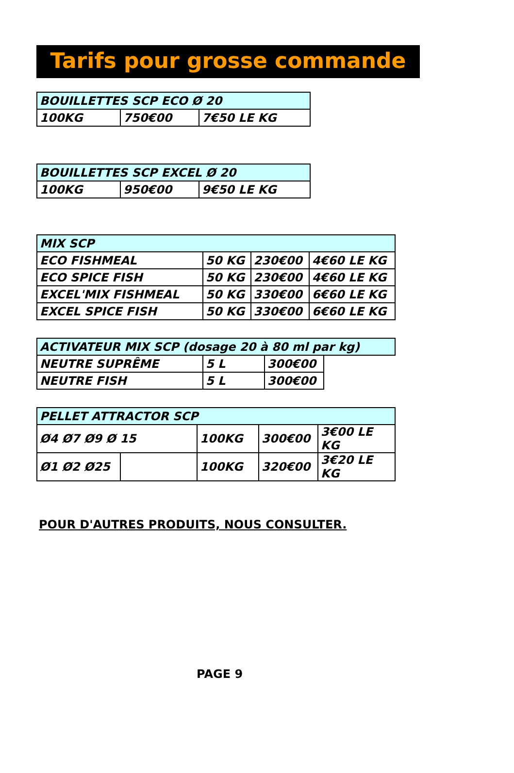Tarifs pour grosse commande
| BOUILLETTES SCP ECO Ø 20 | | |
| --- | --- | --- |
| 100KG | 750€00 | 7€50 LE KG |
| BOUILLETTES SCP EXCEL Ø 20 | | |
| --- | --- | --- |
| 100KG | 950€00 | 9€50 LE KG |
| MIX SCP | | | |
| --- | --- | --- | --- |
| ECO FISHMEAL | 50 KG | 230€00 | 4€60 LE KG |
| ECO SPICE FISH | 50 KG | 230€00 | 4€60 LE KG |
| EXCEL'MIX FISHMEAL | 50 KG | 330€00 | 6€60 LE KG |
| EXCEL SPICE FISH | 50 KG | 330€00 | 6€60 LE KG |
| ACTIVATEUR MIX SCP (dosage 20 à 80 ml par kg) | | | |
| --- | --- | --- | --- |
| NEUTRE SUPRÊME | 5 L | 300€00 | |
| NEUTRE FISH | 5 L | 300€00 | |
| PELLET ATTRACTOR SCP | | | | |
| --- | --- | --- | --- | --- |
| Ø4 Ø7 Ø9 Ø 15 | | 100KG | 300€00 | 3€00 LE KG |
| Ø1 Ø2 Ø25 | | 100KG | 320€00 | 3€20 LE KG |
POUR D'AUTRES PRODUITS, NOUS CONSULTER.
PAGE 9